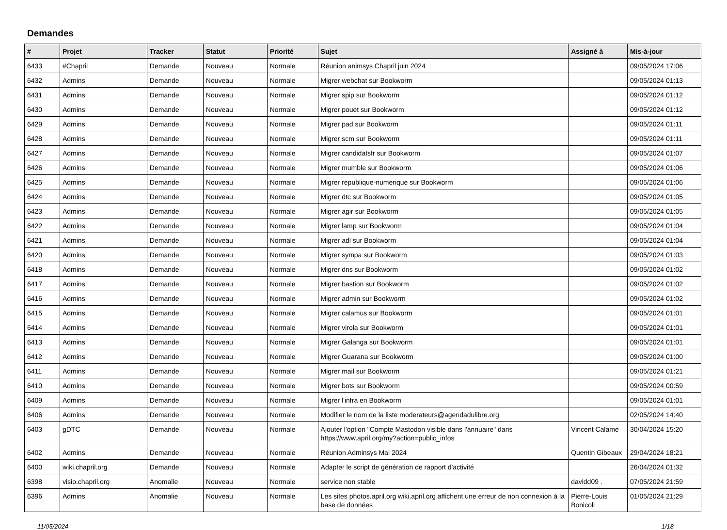Demandes
| # | Projet | Tracker | Statut | Priorité | Sujet | Assigné à | Mis-à-jour |
| --- | --- | --- | --- | --- | --- | --- | --- |
| 6433 | #Chapril | Demande | Nouveau | Normale | Réunion animsys Chapril juin 2024 | | 09/05/2024 17:06 |
| 6432 | Admins | Demande | Nouveau | Normale | Migrer webchat sur Bookworm | | 09/05/2024 01:13 |
| 6431 | Admins | Demande | Nouveau | Normale | Migrer spip sur Bookworm | | 09/05/2024 01:12 |
| 6430 | Admins | Demande | Nouveau | Normale | Migrer pouet sur Bookworm | | 09/05/2024 01:12 |
| 6429 | Admins | Demande | Nouveau | Normale | Migrer pad sur Bookworm | | 09/05/2024 01:11 |
| 6428 | Admins | Demande | Nouveau | Normale | Migrer scm sur Bookworm | | 09/05/2024 01:11 |
| 6427 | Admins | Demande | Nouveau | Normale | Migrer candidatsfr sur Bookworm | | 09/05/2024 01:07 |
| 6426 | Admins | Demande | Nouveau | Normale | Migrer mumble sur Bookworm | | 09/05/2024 01:06 |
| 6425 | Admins | Demande | Nouveau | Normale | Migrer republique-numerique sur Bookworm | | 09/05/2024 01:06 |
| 6424 | Admins | Demande | Nouveau | Normale | Migrer dtc sur Bookworm | | 09/05/2024 01:05 |
| 6423 | Admins | Demande | Nouveau | Normale | Migrer agir sur Bookworm | | 09/05/2024 01:05 |
| 6422 | Admins | Demande | Nouveau | Normale | Migrer lamp sur Bookworm | | 09/05/2024 01:04 |
| 6421 | Admins | Demande | Nouveau | Normale | Migrer adl sur Bookworm | | 09/05/2024 01:04 |
| 6420 | Admins | Demande | Nouveau | Normale | Migrer sympa sur Bookworm | | 09/05/2024 01:03 |
| 6418 | Admins | Demande | Nouveau | Normale | Migrer dns sur Bookworm | | 09/05/2024 01:02 |
| 6417 | Admins | Demande | Nouveau | Normale | Migrer bastion sur Bookworm | | 09/05/2024 01:02 |
| 6416 | Admins | Demande | Nouveau | Normale | Migrer admin sur Bookworm | | 09/05/2024 01:02 |
| 6415 | Admins | Demande | Nouveau | Normale | Migrer calamus sur Bookworm | | 09/05/2024 01:01 |
| 6414 | Admins | Demande | Nouveau | Normale | Migrer virola sur Bookworm | | 09/05/2024 01:01 |
| 6413 | Admins | Demande | Nouveau | Normale | Migrer Galanga sur Bookworm | | 09/05/2024 01:01 |
| 6412 | Admins | Demande | Nouveau | Normale | Migrer Guarana sur Bookworm | | 09/05/2024 01:00 |
| 6411 | Admins | Demande | Nouveau | Normale | Migrer mail sur Bookworm | | 09/05/2024 01:21 |
| 6410 | Admins | Demande | Nouveau | Normale | Migrer bots sur Bookworm | | 09/05/2024 00:59 |
| 6409 | Admins | Demande | Nouveau | Normale | Migrer l'infra en Bookworm | | 09/05/2024 01:01 |
| 6406 | Admins | Demande | Nouveau | Normale | Modifier le nom de la liste moderateurs@agendadulibre.org | | 02/05/2024 14:40 |
| 6403 | gDTC | Demande | Nouveau | Normale | Ajouter l'option "Compte Mastodon visible dans l'annuaire" dans https://www.april.org/my?action=public_infos | Vincent Calame | 30/04/2024 15:20 |
| 6402 | Admins | Demande | Nouveau | Normale | Réunion Adminsys Mai 2024 | Quentin Gibeaux | 29/04/2024 18:21 |
| 6400 | wiki.chapril.org | Demande | Nouveau | Normale | Adapter le script de génération de rapport d'activité | | 26/04/2024 01:32 |
| 6398 | visio.chapril.org | Anomalie | Nouveau | Normale | service non stable | davidd09 . | 07/05/2024 21:59 |
| 6396 | Admins | Anomalie | Nouveau | Normale | Les sites photos.april.org wiki.april.org affichent une erreur de non connexion à la base de données | Pierre-Louis Bonicoli | 01/05/2024 21:29 |
11/05/2024 1/18